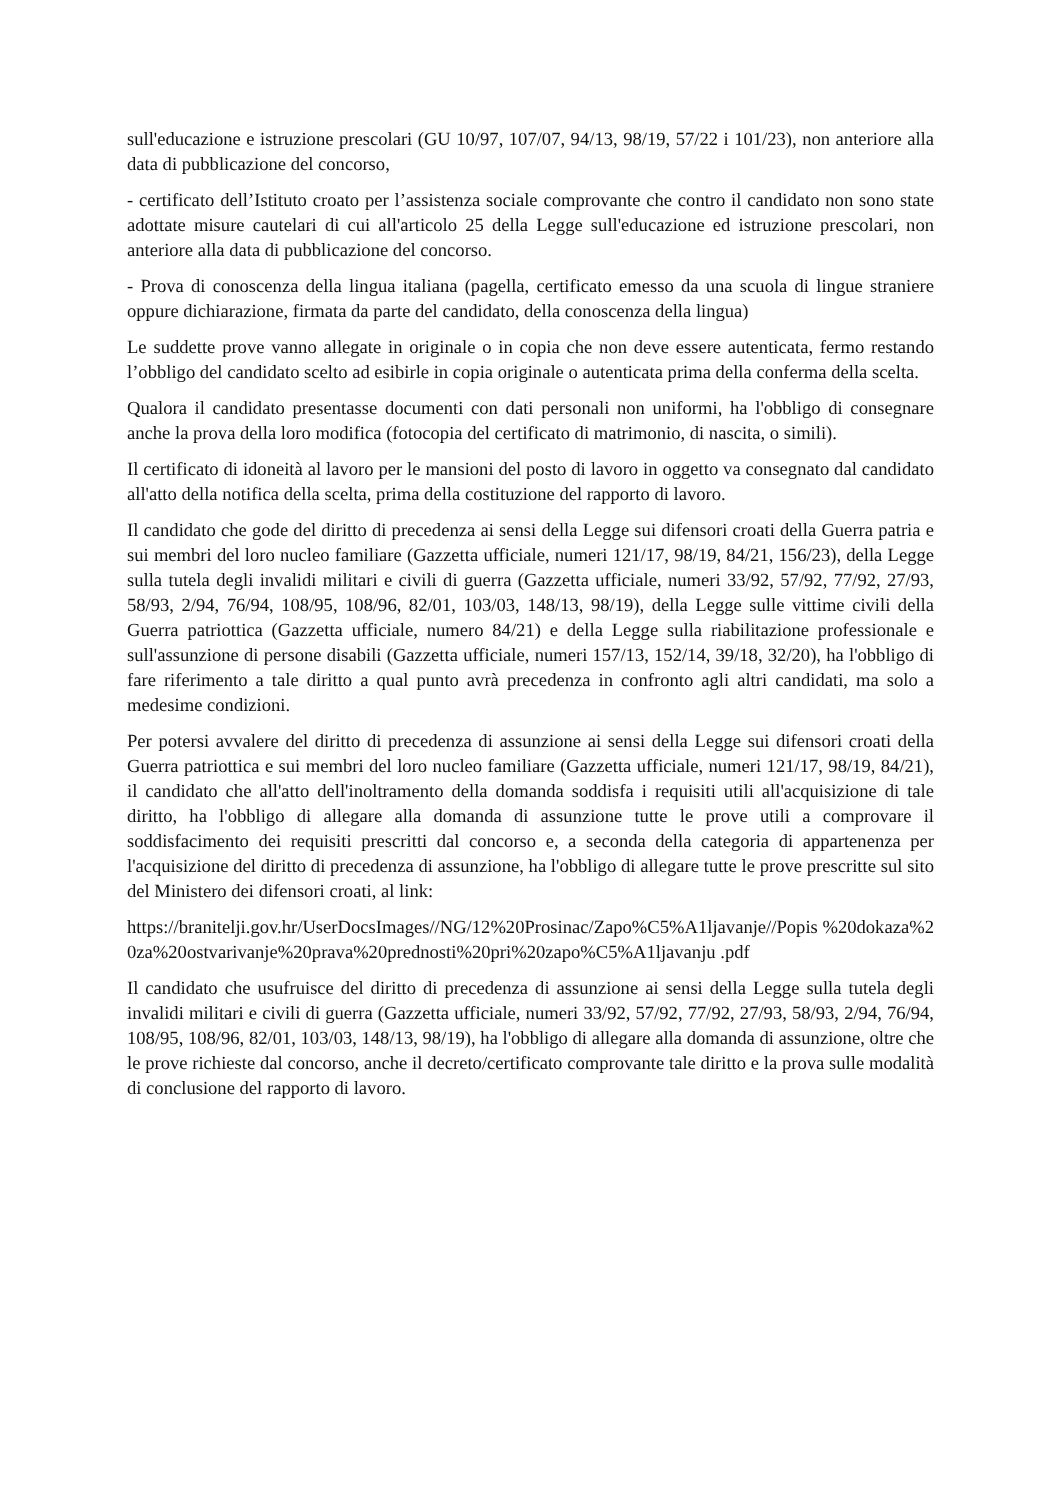sull'educazione e istruzione prescolari (GU 10/97, 107/07, 94/13, 98/19, 57/22 i 101/23), non anteriore alla data di pubblicazione del concorso,
- certificato dell’Istituto croato per l’assistenza sociale comprovante che contro il candidato non sono state adottate misure cautelari di cui all'articolo 25 della Legge sull'educazione ed istruzione prescolari, non anteriore alla data di pubblicazione del concorso.
- Prova di conoscenza della lingua italiana (pagella, certificato emesso da una scuola di lingue straniere oppure dichiarazione, firmata da parte del candidato, della conoscenza della lingua)
Le suddette prove vanno allegate in originale o in copia che non deve essere autenticata, fermo restando l’obbligo del candidato scelto ad esibirle in copia originale o autenticata prima della conferma della scelta.
Qualora il candidato presentasse documenti con dati personali non uniformi, ha l'obbligo di consegnare anche la prova della loro modifica (fotocopia del certificato di matrimonio, di nascita, o simili).
Il certificato di idoneità al lavoro per le mansioni del posto di lavoro in oggetto va consegnato dal candidato all'atto della notifica della scelta, prima della costituzione del rapporto di lavoro.
Il candidato che gode del diritto di precedenza ai sensi della Legge sui difensori croati della Guerra patria e sui membri del loro nucleo familiare (Gazzetta ufficiale, numeri 121/17, 98/19, 84/21, 156/23), della Legge sulla tutela degli invalidi militari e civili di guerra (Gazzetta ufficiale, numeri 33/92, 57/92, 77/92, 27/93, 58/93, 2/94, 76/94, 108/95, 108/96, 82/01, 103/03, 148/13, 98/19), della Legge sulle vittime civili della Guerra patriottica (Gazzetta ufficiale, numero 84/21) e della Legge sulla riabilitazione professionale e sull'assunzione di persone disabili (Gazzetta ufficiale, numeri 157/13, 152/14, 39/18, 32/20), ha l'obbligo di fare riferimento a tale diritto a qual punto avrà precedenza in confronto agli altri candidati, ma solo a medesime condizioni.
Per potersi avvalere del diritto di precedenza di assunzione ai sensi della Legge sui difensori croati della Guerra patriottica e sui membri del loro nucleo familiare (Gazzetta ufficiale, numeri 121/17, 98/19, 84/21), il candidato che all'atto dell'inoltramento della domanda soddisfa i requisiti utili all'acquisizione di tale diritto, ha l'obbligo di allegare alla domanda di assunzione tutte le prove utili a comprovare il soddisfacimento dei requisiti prescritti dal concorso e, a seconda della categoria di appartenenza per l'acquisizione del diritto di precedenza di assunzione, ha l'obbligo di allegare tutte le prove prescritte sul sito del Ministero dei difensori croati, al link:
https://branitelji.gov.hr/UserDocsImages//NG/12%20Prosinac/Zapo%C5%A1ljavanje//Popis %20dokaza%20za%20ostvarivanje%20prava%20prednosti%20pri%20zapo%C5%A1ljavanju .pdf
Il candidato che usufruisce del diritto di precedenza di assunzione ai sensi della Legge sulla tutela degli invalidi militari e civili di guerra (Gazzetta ufficiale, numeri 33/92, 57/92, 77/92, 27/93, 58/93, 2/94, 76/94, 108/95, 108/96, 82/01, 103/03, 148/13, 98/19), ha l'obbligo di allegare alla domanda di assunzione, oltre che le prove richieste dal concorso, anche il decreto/certificato comprovante tale diritto e la prova sulle modalità di conclusione del rapporto di lavoro.